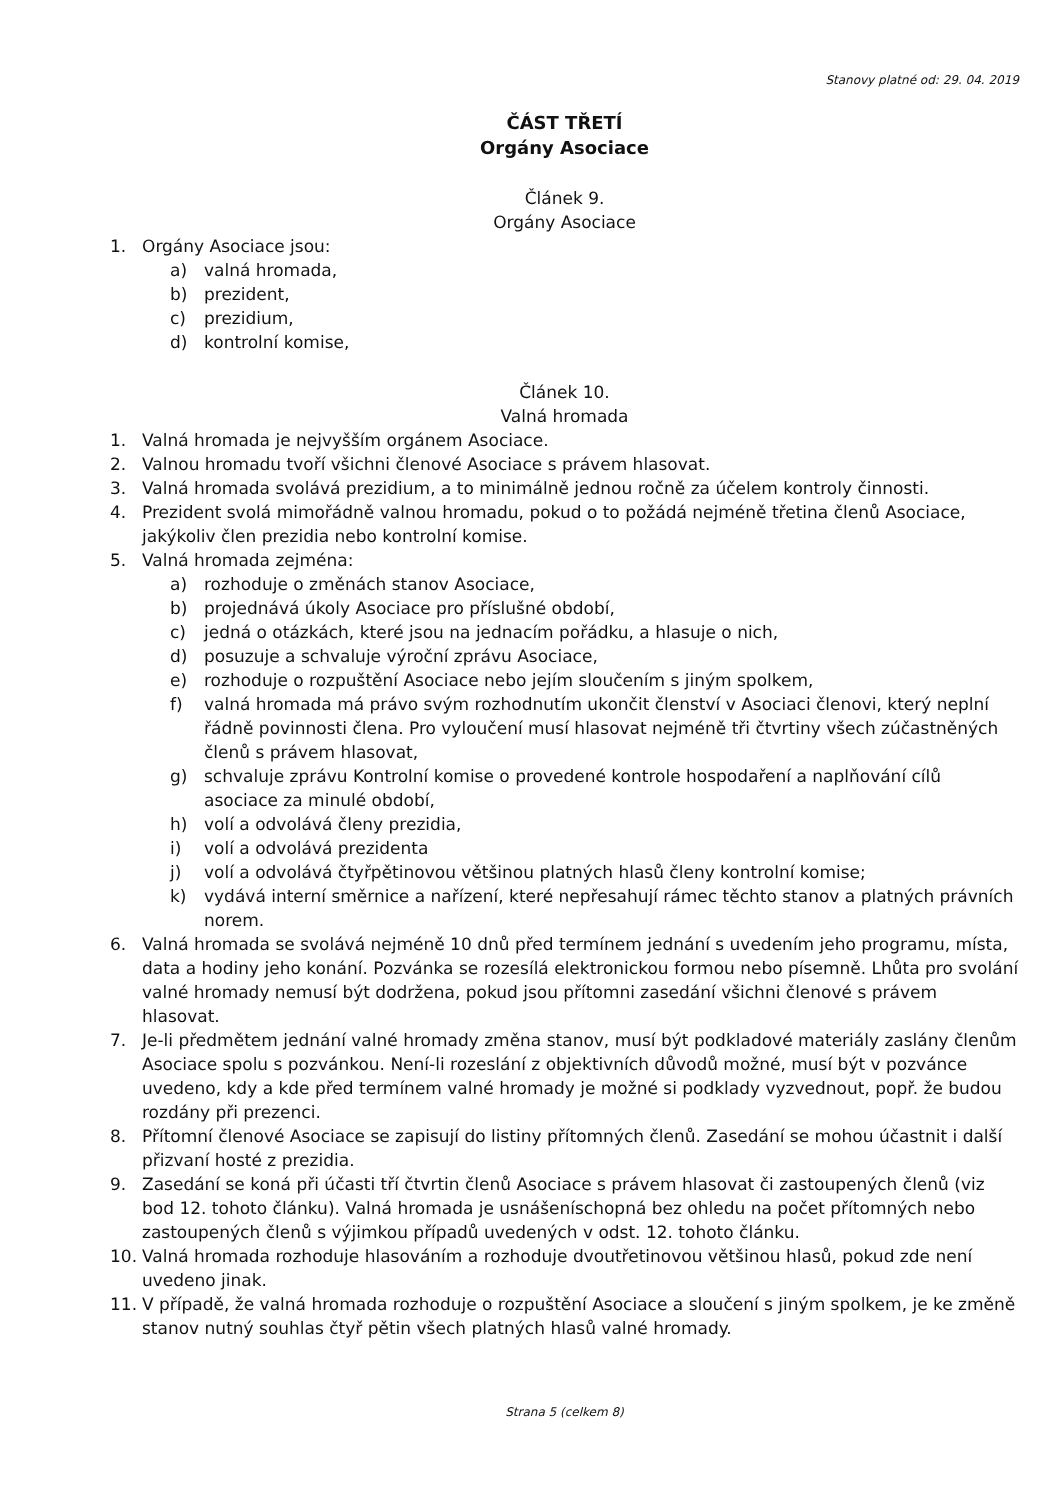Stanovy platné od: 29. 04. 2019
ČÁST TŘETÍ
Orgány Asociace
Článek 9.
Orgány Asociace
1. Orgány Asociace jsou:
a) valná hromada,
b) prezident,
c) prezidium,
d) kontrolní komise,
Článek 10.
Valná hromada
1. Valná hromada je nejvyšším orgánem Asociace.
2. Valnou hromadu tvoří všichni členové Asociace s právem hlasovat.
3. Valná hromada svolává prezidium, a to minimálně jednou ročně za účelem kontroly činnosti.
4. Prezident svolá mimořádně valnou hromadu, pokud o to požádá nejméně třetina členů Asociace, jakýkoliv člen prezidia nebo kontrolní komise.
5. Valná hromada zejména:
a) rozhoduje o změnách stanov Asociace,
b) projednává úkoly Asociace pro příslušné období,
c) jedná o otázkách, které jsou na jednacím pořádku, a hlasuje o nich,
d) posuzuje a schvaluje výroční zprávu Asociace,
e) rozhoduje o rozpuštění Asociace nebo jejím sloučením s jiným spolkem,
f) valná hromada má právo svým rozhodnutím ukončit členství v Asociaci členovi, který neplní řádně povinnosti člena. Pro vyloučení musí hlasovat nejméně tři čtvrtiny všech zúčastněných členů s právem hlasovat,
g) schvaluje zprávu Kontrolní komise o provedené kontrole hospodaření a naplňování cílů asociace za minulé období,
h) volí a odvolává členy prezidia,
i) volí a odvolává prezidenta
j) volí a odvolává čtyřpětinovou většinou platných hlasů členy kontrolní komise;
k) vydává interní směrnice a nařízení, které nepřesahují rámec těchto stanov a platných právních norem.
6. Valná hromada se svolává nejméně 10 dnů před termínem jednání s uvedením jeho programu, místa, data a hodiny jeho konání. Pozvánka se rozesílá elektronickou formou nebo písemně. Lhůta pro svolání valné hromady nemusí být dodržena, pokud jsou přítomni zasedání všichni členové s právem hlasovat.
7. Je-li předmětem jednání valné hromady změna stanov, musí být podkladové materiály zaslány členům Asociace spolu s pozvánkou. Není-li rozeslání z objektivních důvodů možné, musí být v pozvánce uvedeno, kdy a kde před termínem valné hromady je možné si podklady vyzvednout, popř. že budou rozdány při prezenci.
8. Přítomní členové Asociace se zapisují do listiny přítomných členů. Zasedání se mohou účastnit i další přizvaní hosté z prezidia.
9. Zasedání se koná při účasti tří čtvrtin členů Asociace s právem hlasovat či zastoupených členů (viz bod 12. tohoto článku). Valná hromada je usnášeníschopná bez ohledu na počet přítomných nebo zastoupených členů s výjimkou případů uvedených v odst. 12. tohoto článku.
10. Valná hromada rozhoduje hlasováním a rozhoduje dvoutřetinovou většinou hlasů, pokud zde není uvedeno jinak.
11. V případě, že valná hromada rozhoduje o rozpuštění Asociace a sloučení s jiným spolkem, je ke změně stanov nutný souhlas čtyř pětin všech platných hlasů valné hromady.
Strana 5 (celkem 8)